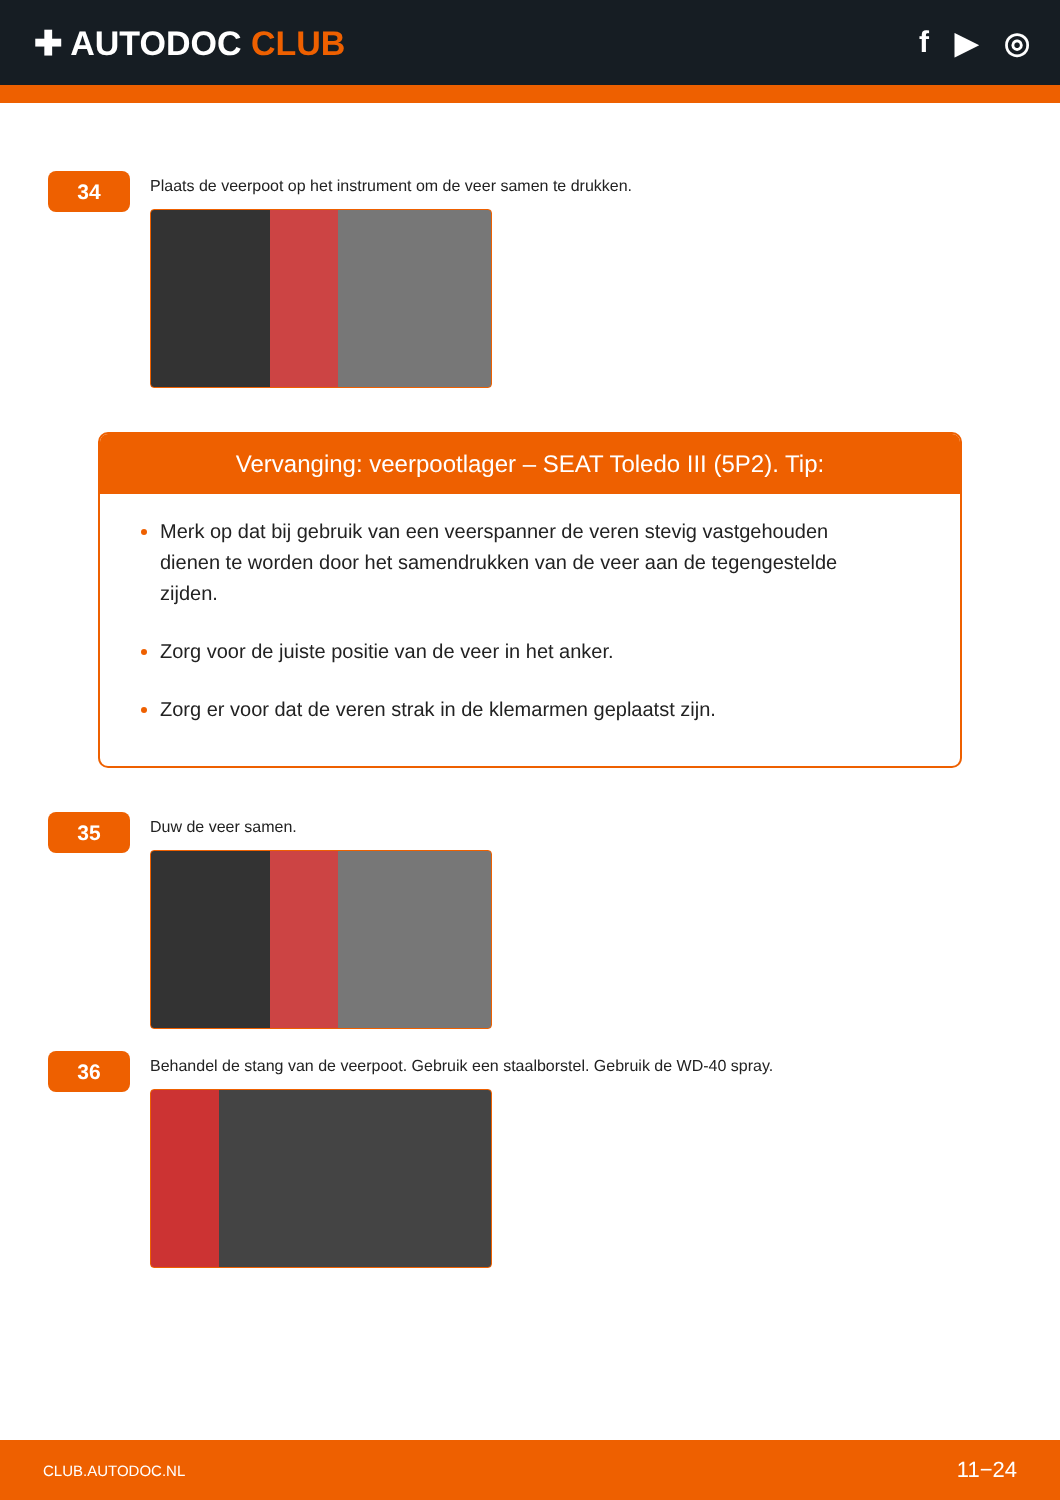✚ AUTODOC CLUB f ▶ ◎
34
Plaats de veerpoot op het instrument om de veer samen te drukken.
Vervanging: veerpootlager – SEAT Toledo III (5P2). Tip:
Merk op dat bij gebruik van een veerspanner de veren stevig vastgehouden dienen te worden door het samendrukken van de veer aan de tegengestelde zijden.
Zorg voor de juiste positie van de veer in het anker.
Zorg er voor dat de veren strak in de klemarmen geplaatst zijn.
35
Duw de veer samen.
36
Behandel de stang van de veerpoot. Gebruik een staalborstel. Gebruik de WD-40 spray.
CLUB.AUTODOC.NL 11−24